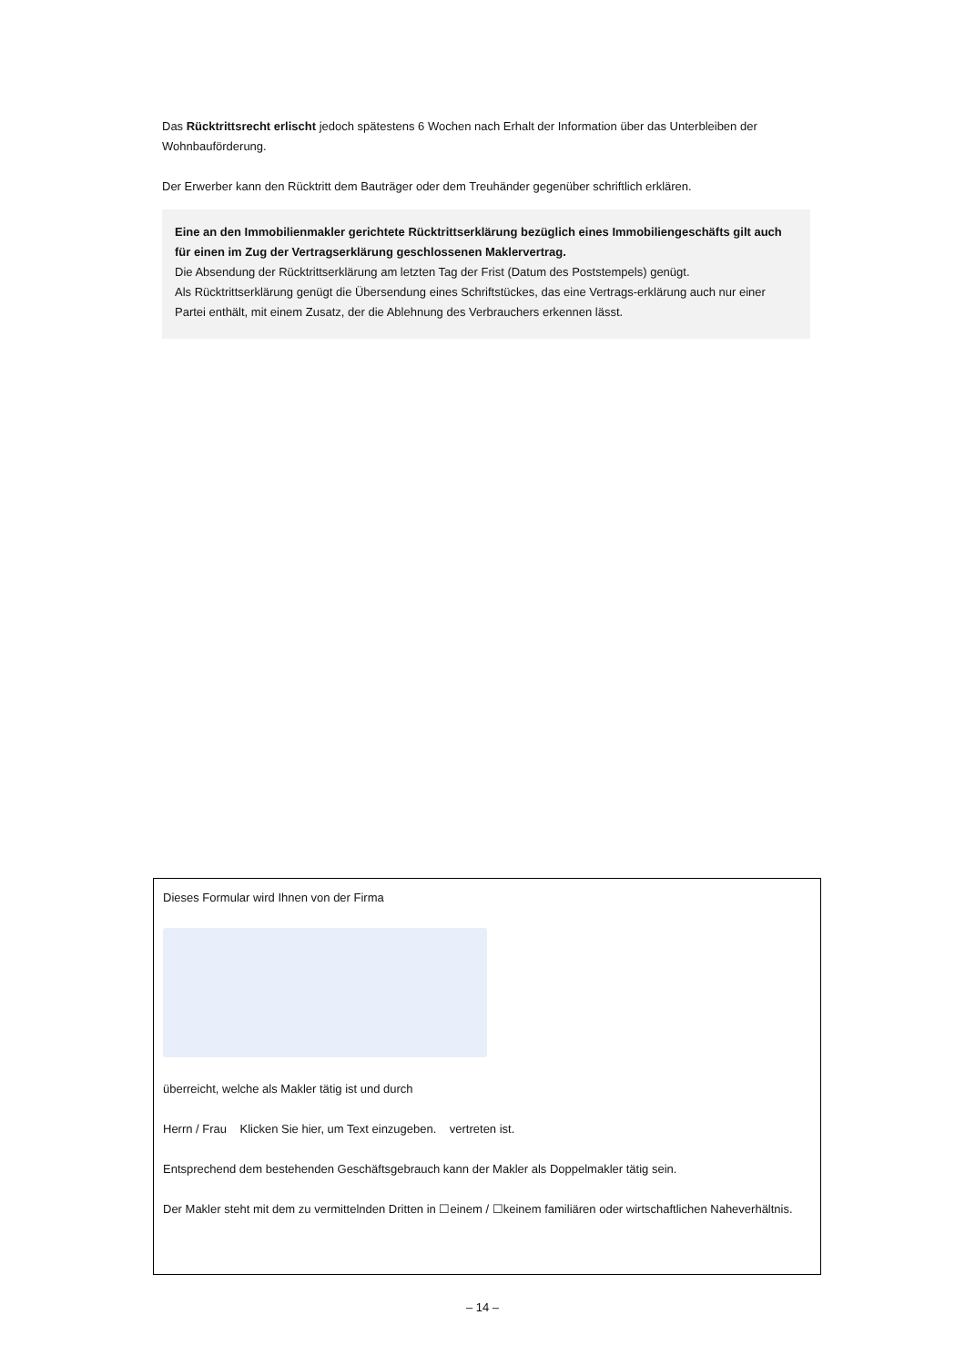Das Rücktrittsrecht erlischt jedoch spätestens 6 Wochen nach Erhalt der Information über das Unterbleiben der Wohnbauförderung.
Der Erwerber kann den Rücktritt dem Bauträger oder dem Treuhänder gegenüber schriftlich erklären.
Eine an den Immobilienmakler gerichtete Rücktrittserklärung bezüglich eines Immobiliengeschäfts gilt auch für einen im Zug der Vertragserklärung geschlossenen Maklervertrag.
Die Absendung der Rücktrittserklärung am letzten Tag der Frist (Datum des Poststempels) genügt.
Als Rücktrittserklärung genügt die Übersendung eines Schriftstückes, das eine Vertrags-erklärung auch nur einer Partei enthält, mit einem Zusatz, der die Ablehnung des Verbrauchers erkennen lässt.
Dieses Formular wird Ihnen von der Firma
überreicht, welche als Makler tätig ist und durch
Herrn / Frau Klicken Sie hier, um Text einzugeben. vertreten ist.
Entsprechend dem bestehenden Geschäftsgebrauch kann der Makler als Doppelmakler tätig sein.
Der Makler steht mit dem zu vermittelnden Dritten in ☐einem / ☐keinem familiären oder wirtschaftlichen Naheverhältnis.
– 14 –